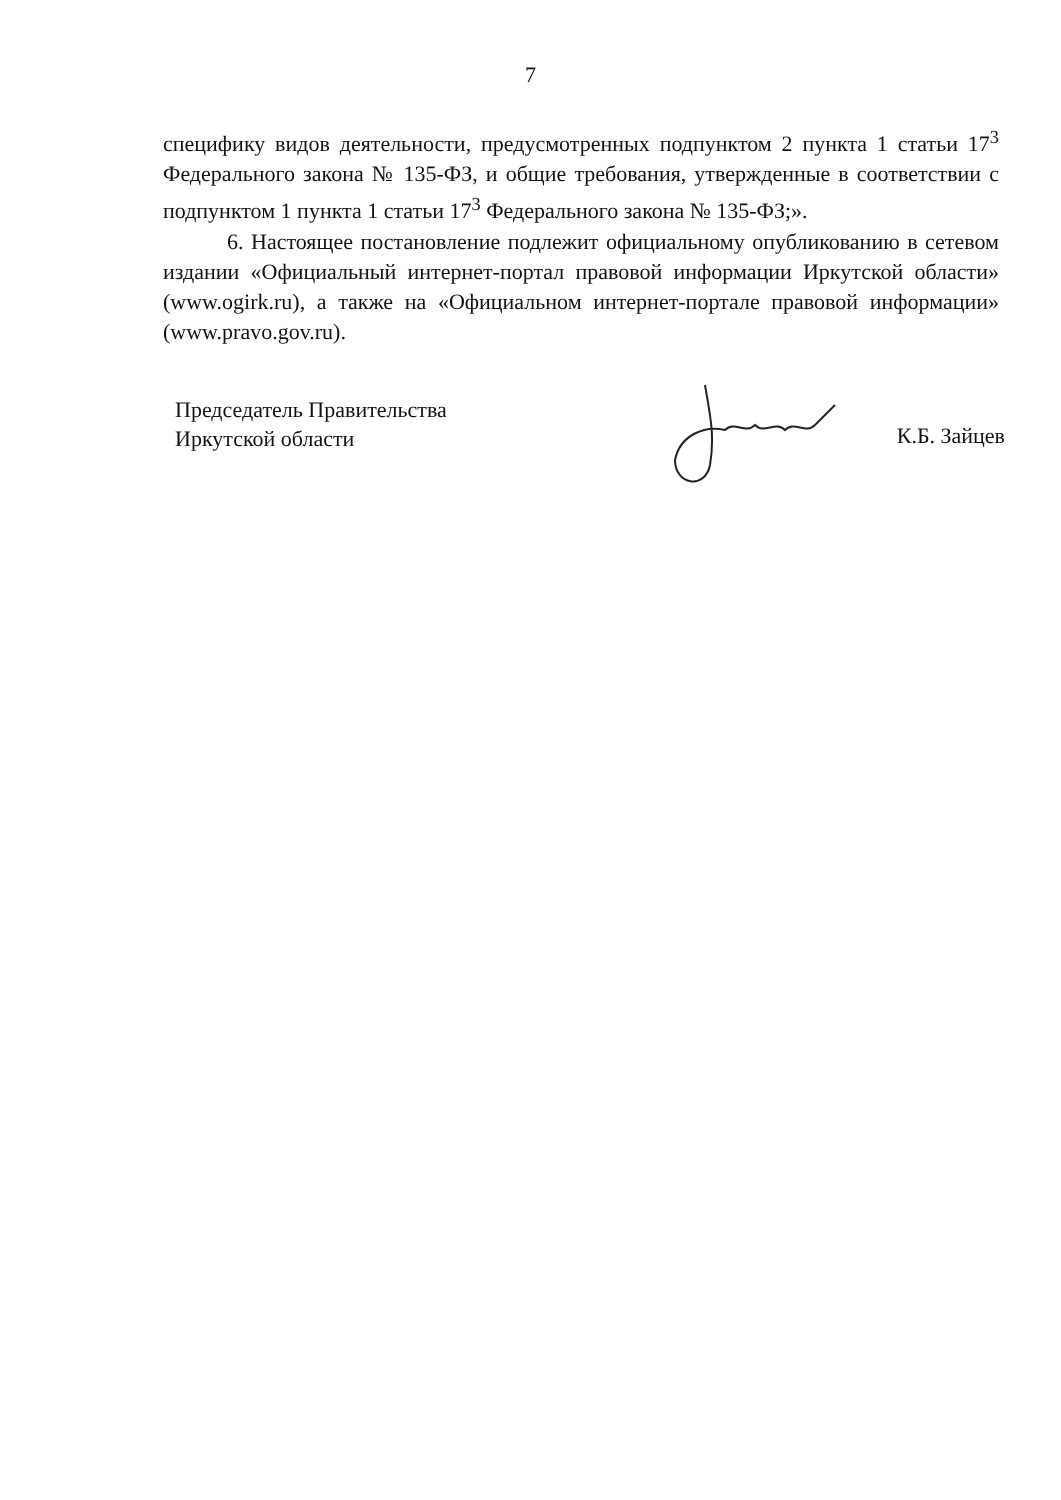7
специфику видов деятельности, предусмотренных подпунктом 2 пункта 1 статьи 17<sup>3</sup> Федерального закона № 135-ФЗ, и общие требования, утвержденные в соответствии с подпунктом 1 пункта 1 статьи 17<sup>3</sup> Федерального закона № 135-ФЗ;».
6. Настоящее постановление подлежит официальному опубликованию в сетевом издании «Официальный интернет-портал правовой информации Иркутской области» (www.ogirk.ru), а также на «Официальном интернет-портале правовой информации» (www.pravo.gov.ru).
Председатель Правительства
Иркутской области
К.Б. Зайцев